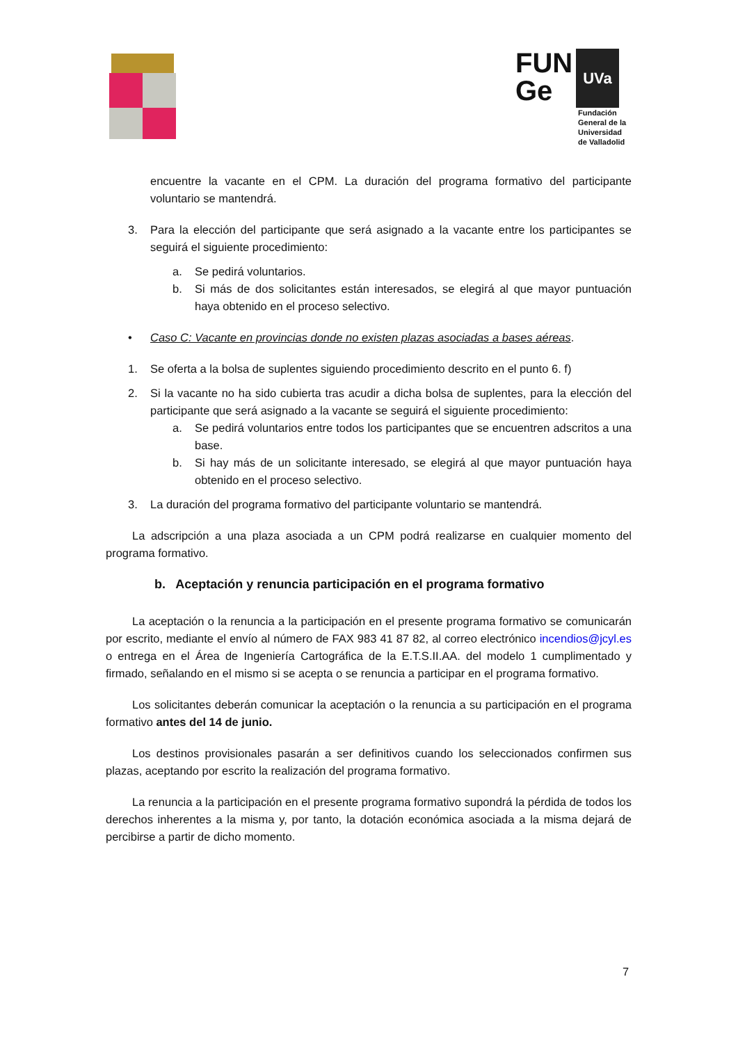FUN
Ge
UVa
Fundación
General de la
Universidad
de Valladolid
encuentre la vacante en el CPM. La duración del programa formativo del participante voluntario se mantendrá.
3. Para la elección del participante que será asignado a la vacante entre los participantes se seguirá el siguiente procedimiento:
a. Se pedirá voluntarios.
b. Si más de dos solicitantes están interesados, se elegirá al que mayor puntuación haya obtenido en el proceso selectivo.
• Caso C: Vacante en provincias donde no existen plazas asociadas a bases aéreas.
1. Se oferta a la bolsa de suplentes siguiendo procedimiento descrito en el punto 6. f)
2. Si la vacante no ha sido cubierta tras acudir a dicha bolsa de suplentes, para la elección del participante que será asignado a la vacante se seguirá el siguiente procedimiento:
a. Se pedirá voluntarios entre todos los participantes que se encuentren adscritos a una base.
b. Si hay más de un solicitante interesado, se elegirá al que mayor puntuación haya obtenido en el proceso selectivo.
3. La duración del programa formativo del participante voluntario se mantendrá.
La adscripción a una plaza asociada a un CPM podrá realizarse en cualquier momento del programa formativo.
b. Aceptación y renuncia participación en el programa formativo
La aceptación o la renuncia a la participación en el presente programa formativo se comunicarán por escrito, mediante el envío al número de FAX 983 41 87 82, al correo electrónico incendios@jcyl.es o entrega en el Área de Ingeniería Cartográfica de la E.T.S.II.AA. del modelo 1 cumplimentado y firmado, señalando en el mismo si se acepta o se renuncia a participar en el programa formativo.
Los solicitantes deberán comunicar la aceptación o la renuncia a su participación en el programa formativo antes del 14 de junio.
Los destinos provisionales pasarán a ser definitivos cuando los seleccionados confirmen sus plazas, aceptando por escrito la realización del programa formativo.
La renuncia a la participación en el presente programa formativo supondrá la pérdida de todos los derechos inherentes a la misma y, por tanto, la dotación económica asociada a la misma dejará de percibirse a partir de dicho momento.
7